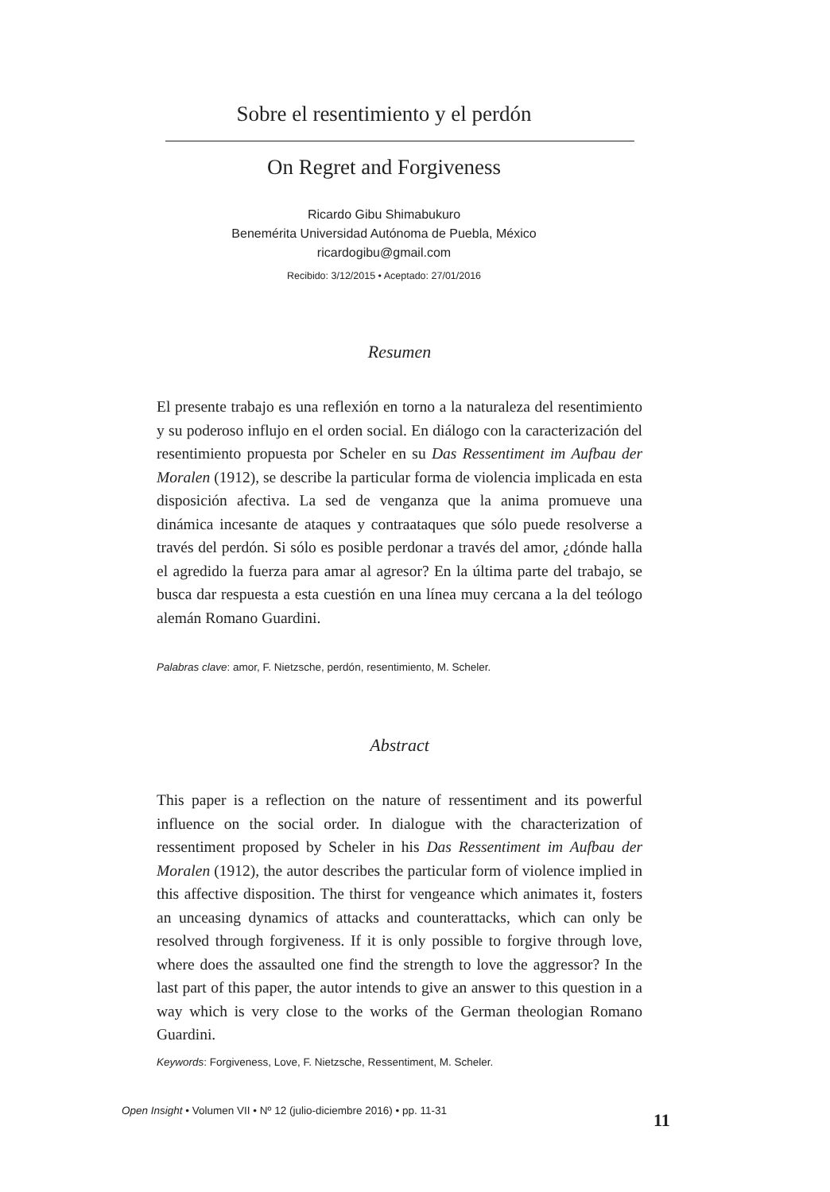Sobre el resentimiento y el perdón
On Regret and Forgiveness
Ricardo Gibu Shimabukuro
Benemérita Universidad Autónoma de Puebla, México
ricardogibu@gmail.com
Recibido: 3/12/2015 • Aceptado: 27/01/2016
Resumen
El presente trabajo es una reflexión en torno a la naturaleza del resentimiento y su poderoso influjo en el orden social. En diálogo con la caracterización del resentimiento propuesta por Scheler en su Das Ressentiment im Aufbau der Moralen (1912), se describe la particular forma de violencia implicada en esta disposición afectiva. La sed de venganza que la anima promueve una dinámica incesante de ataques y contraataques que sólo puede resolverse a través del perdón. Si sólo es posible perdonar a través del amor, ¿dónde halla el agredido la fuerza para amar al agresor? En la última parte del trabajo, se busca dar respuesta a esta cuestión en una línea muy cercana a la del teólogo alemán Romano Guardini.
Palabras clave: amor, F. Nietzsche, perdón, resentimiento, M. Scheler.
Abstract
This paper is a reflection on the nature of ressentiment and its powerful influence on the social order. In dialogue with the characterization of ressentiment proposed by Scheler in his Das Ressentiment im Aufbau der Moralen (1912), the autor describes the particular form of violence implied in this affective disposition. The thirst for vengeance which animates it, fosters an unceasing dynamics of attacks and counterattacks, which can only be resolved through forgiveness. If it is only possible to forgive through love, where does the assaulted one find the strength to love the aggressor? In the last part of this paper, the autor intends to give an answer to this question in a way which is very close to the works of the German theologian Romano Guardini.
Keywords: Forgiveness, Love, F. Nietzsche, Ressentiment, M. Scheler.
Open Insight • Volumen VII • Nº 12 (julio-diciembre 2016) • pp. 11-31
11